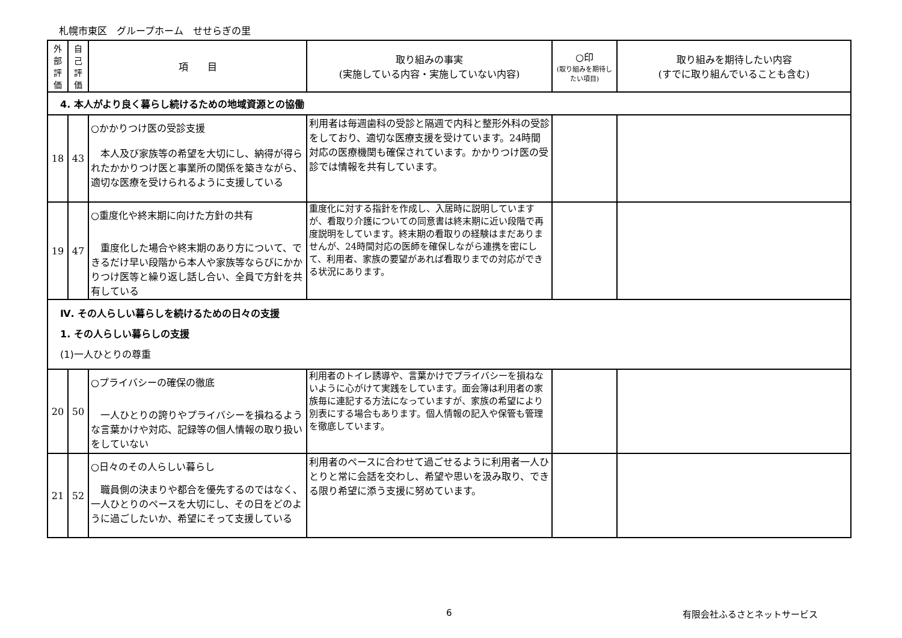札幌市東区　グループホーム　せせらぎの里
| 外部評価 | 自己評価 | 項 目 | 取り組みの事実 (実施している内容・実施していない内容) | ○印 (取り組みを期待したい項目) | 取り組みを期待したい内容 (すでに取り組んでいることも含む) |
| --- | --- | --- | --- | --- | --- |
| 4. 本人がより良く暮らし続けるための地域資源との協働 | | | | | |
| 18 | 43 | ○かかりつけ医の受診支援 本人及び家族等の希望を大切にし、納得が得られたかかりつけ医と事業所の関係を築きながら、適切な医療を受けられるように支援している | 利用者は毎週歯科の受診と隔週で内科と整形外科の受診をしており、適切な医療支援を受けています。24時間対応の医療機関も確保されています。かかりつけ医の受診では情報を共有しています。 | | |
| 19 | 47 | ○重度化や終末期に向けた方針の共有 重度化した場合や終末期のあり方について、できるだけ早い段階から本人や家族等ならびにかかりつけ医等と繰り返し話し合い、全員で方針を共有している | 重度化に対する指針を作成し、入居時に説明していますが、看取り介護についての同意書は終末期に近い段階で再度説明をしています。終末期の看取りの経験はまだありませんが、24時間対応の医師を確保しながら連携を密にして、利用者、家族の要望があれば看取りまでの対応ができる状況にあります。 | | |
| Ⅳ. その人らしい暮らしを続けるための日々の支援 1. その人らしい暮らしの支援 (1)一人ひとりの尊重 | | | | | |
| 20 | 50 | ○プライバシーの確保の徹底 一人ひとりの誇りやプライバシーを損ねるような言葉かけや対応、記録等の個人情報の取り扱いをしていない | 利用者のトイレ誘導や、言葉かけでプライバシーを損ねないように心がけて実践をしています。面会簿は利用者の家族毎に連記する方法になっていますが、家族の希望により別表にする場合もあります。個人情報の記入や保管も管理を徹底しています。 | | |
| 21 | 52 | ○日々のその人らしい暮らし 職員側の決まりや都合を優先するのではなく、一人ひとりのペースを大切にし、その日をどのように過ごしたいか、希望にそって支援している | 利用者のペースに合わせて過ごせるように利用者一人ひとりと常に会話を交わし、希望や思いを汲み取り、できる限り希望に添う支援に努めています。 | | |
6 有限会社ふるさとネットサービス